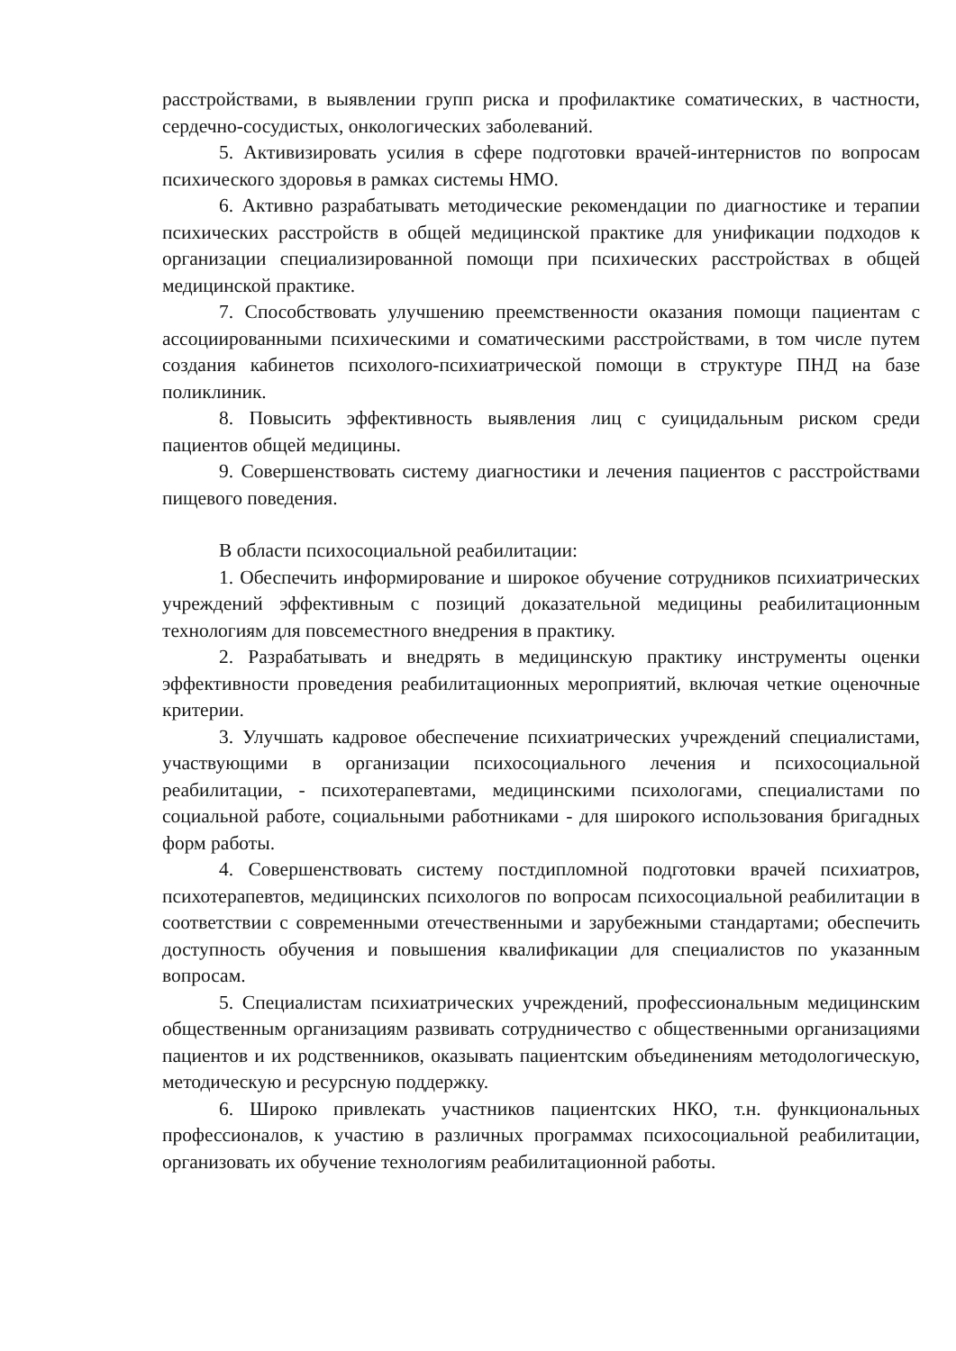расстройствами, в выявлении групп риска и профилактике соматических, в частности, сердечно-сосудистых, онкологических заболеваний.
5. Активизировать усилия в сфере подготовки врачей-интернистов по вопросам психического здоровья в рамках системы НМО.
6. Активно разрабатывать методические рекомендации по диагностике и терапии психических расстройств в общей медицинской практике для унификации подходов к организации специализированной помощи при психических расстройствах в общей медицинской практике.
7. Способствовать улучшению преемственности оказания помощи пациентам с ассоциированными психическими и соматическими расстройствами, в том числе путем создания кабинетов психолого-психиатрической помощи в структуре ПНД на базе поликлиник.
8. Повысить эффективность выявления лиц с суицидальным риском среди пациентов общей медицины.
9. Совершенствовать систему диагностики и лечения пациентов с расстройствами пищевого поведения.
В области психосоциальной реабилитации:
1. Обеспечить информирование и широкое обучение сотрудников психиатрических учреждений эффективным с позиций доказательной медицины реабилитационным технологиям для повсеместного внедрения в практику.
2. Разрабатывать и внедрять в медицинскую практику инструменты оценки эффективности проведения реабилитационных мероприятий, включая четкие оценочные критерии.
3. Улучшать кадровое обеспечение психиатрических учреждений специалистами, участвующими в организации психосоциального лечения и психосоциальной реабилитации, - психотерапевтами, медицинскими психологами, специалистами по социальной работе, социальными работниками - для широкого использования бригадных форм работы.
4. Совершенствовать систему постдипломной подготовки врачей психиатров, психотерапевтов, медицинских психологов по вопросам психосоциальной реабилитации в соответствии с современными отечественными и зарубежными стандартами; обеспечить доступность обучения и повышения квалификации для специалистов по указанным вопросам.
5. Специалистам психиатрических учреждений, профессиональным медицинским общественным организациям развивать сотрудничество с общественными организациями пациентов и их родственников, оказывать пациентским объединениям методологическую, методическую и ресурсную поддержку.
6. Широко привлекать участников пациентских НКО, т.н. функциональных профессионалов, к участию в различных программах психосоциальной реабилитации, организовать их обучение технологиям реабилитационной работы.